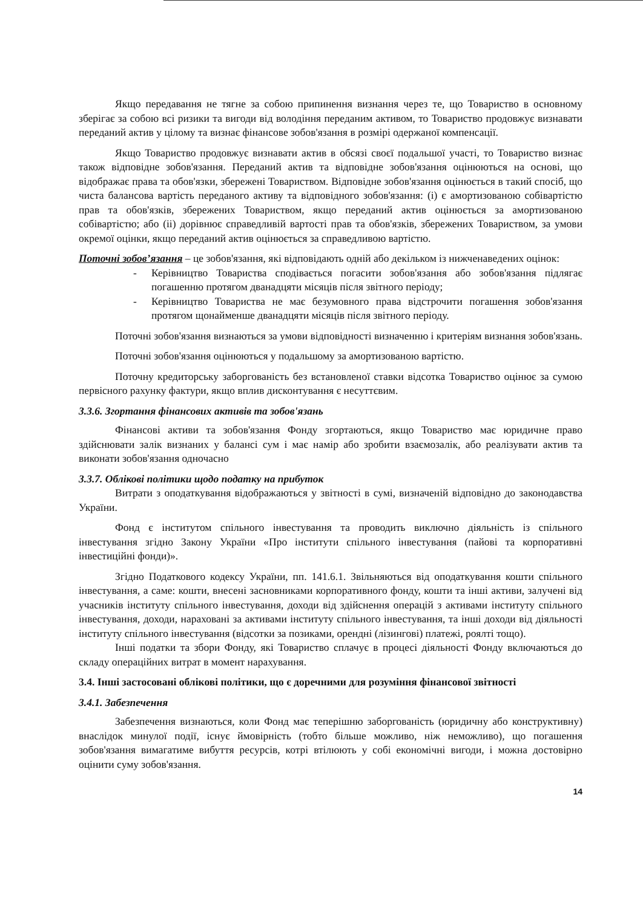Якщо передавання не тягне за собою припинення визнання через те, що Товариство в основному зберігає за собою всі ризики та вигоди від володіння переданим активом, то Товариство продовжує визнавати переданий актив у цілому та визнає фінансове зобов'язання в розмірі одержаної компенсації.
Якщо Товариство продовжує визнавати актив в обсязі своєї подальшої участі, то Товариство визнає також відповідне зобов'язання. Переданий актив та відповідне зобов'язання оцінюються на основі, що відображає права та обов'язки, збережені Товариством. Відповідне зобов'язання оцінюється в такий спосіб, що чиста балансова вартість переданого активу та відповідного зобов'язання: (і) є амортизованою собівартістю прав та обов'язків, збережених Товариством, якщо переданий актив оцінюється за амортизованою собівартістю; або (іі) дорівнює справедливій вартості прав та обов'язків, збережених Товариством, за умови окремої оцінки, якщо переданий актив оцінюється за справедливою вартістю.
Поточні зобов’язання – це зобов'язання, які відповідають одній або декільком із нижченаведених оцінок:
- Керівництво Товариства сподівається погасити зобов'язання або зобов'язання підлягає погашенню протягом дванадцяти місяців після звітного періоду;
- Керівництво Товариства не має безумовного права відстрочити погашення зобов'язання протягом щонайменше дванадцяти місяців після звітного періоду.
Поточні зобов'язання визнаються за умови відповідності визначенню і критеріям визнання зобов'язань.
Поточні зобов'язання оцінюються у подальшому за амортизованою вартістю.
Поточну кредиторську заборгованість без встановленої ставки відсотка Товариство оцінює за сумою первісного рахунку фактури, якщо вплив дисконтування є несуттєвим.
3.3.6. Згортання фінансових активів та зобов'язань
Фінансові активи та зобов'язання Фонду згортаються, якщо Товариство має юридичне право здійснювати залік визнаних у балансі сум і має намір або зробити взаємозалік, або реалізувати актив та виконати зобов'язання одночасно
3.3.7. Облікові політики щодо податку на прибуток
Витрати з оподаткування відображаються у звітності в сумі, визначеній відповідно до законодавства України.
Фонд є інститутом спільного інвестування та проводить виключно діяльність із спільного інвестування згідно Закону України «Про інститути спільного інвестування (пайові та корпоративні інвестиційні фонди)».
Згідно Податкового кодексу України, пп. 141.6.1. Звільняються від оподаткування кошти спільного інвестування, а саме: кошти, внесені засновниками корпоративного фонду, кошти та інші активи, залучені від учасників інституту спільного інвестування, доходи від здійснення операцій з активами інституту спільного інвестування, доходи, нараховані за активами інституту спільного інвестування, та інші доходи від діяльності інституту спільного інвестування (відсотки за позиками, орендні (лізингові) платежі, роялті тощо).
Інші податки та збори Фонду, які Товариство сплачує в процесі діяльності Фонду включаються до складу операційних витрат в момент нарахування.
3.4. Інші застосовані облікові політики, що є доречними для розуміння фінансової звітності
3.4.1. Забезпечення
Забезпечення визнаються, коли Фонд має теперішню заборгованість (юридичну або конструктивну) внаслідок минулої події, існує ймовірність (тобто більше можливо, ніж неможливо), що погашення зобов'язання вимагатиме вибуття ресурсів, котрі втілюють у собі економічні вигоди, і можна достовірно оцінити суму зобов'язання.
14